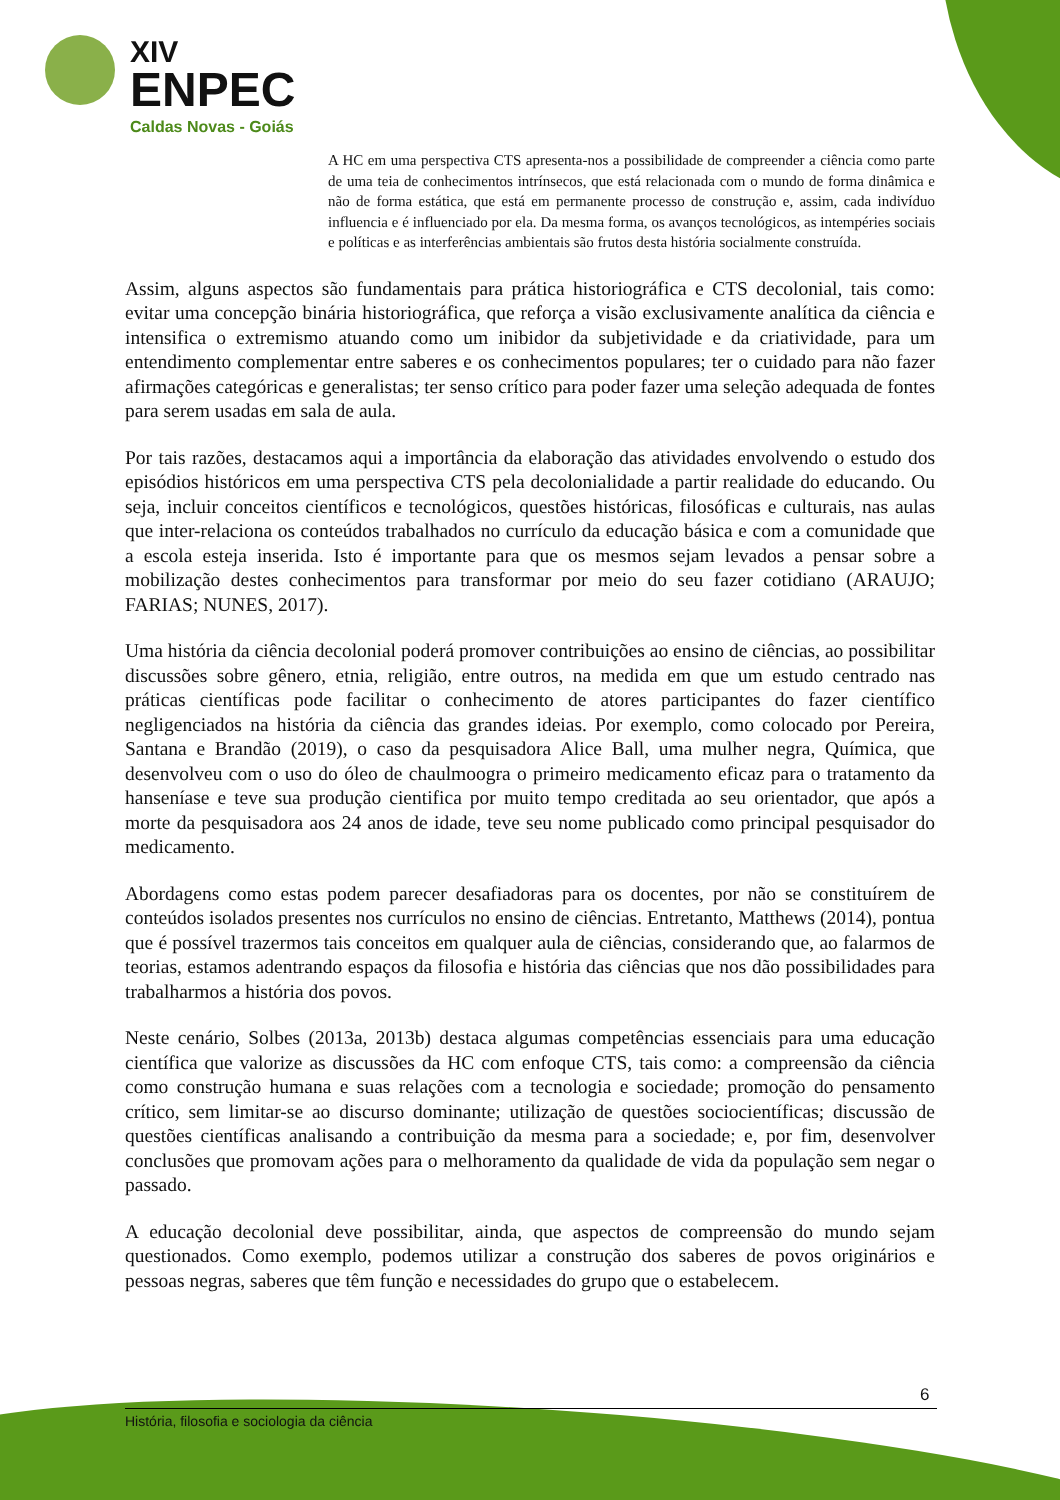XIV
ENPEC
Caldas Novas - Goiás
A HC em uma perspectiva CTS apresenta-nos a possibilidade de compreender a ciência como parte de uma teia de conhecimentos intrínsecos, que está relacionada com o mundo de forma dinâmica e não de forma estática, que está em permanente processo de construção e, assim, cada indivíduo influencia e é influenciado por ela. Da mesma forma, os avanços tecnológicos, as intempéries sociais e políticas e as interferências ambientais são frutos desta história socialmente construída.
Assim, alguns aspectos são fundamentais para prática historiográfica e CTS decolonial, tais como: evitar uma concepção binária historiográfica, que reforça a visão exclusivamente analítica da ciência e intensifica o extremismo atuando como um inibidor da subjetividade e da criatividade, para um entendimento complementar entre saberes e os conhecimentos populares; ter o cuidado para não fazer afirmações categóricas e generalistas; ter senso crítico para poder fazer uma seleção adequada de fontes para serem usadas em sala de aula.
Por tais razões, destacamos aqui a importância da elaboração das atividades envolvendo o estudo dos episódios históricos em uma perspectiva CTS pela decolonialidade a partir realidade do educando. Ou seja, incluir conceitos científicos e tecnológicos, questões históricas, filosóficas e culturais, nas aulas que inter-relaciona os conteúdos trabalhados no currículo da educação básica e com a comunidade que a escola esteja inserida. Isto é importante para que os mesmos sejam levados a pensar sobre a mobilização destes conhecimentos para transformar por meio do seu fazer cotidiano (ARAUJO; FARIAS; NUNES, 2017).
Uma história da ciência decolonial poderá promover contribuições ao ensino de ciências, ao possibilitar discussões sobre gênero, etnia, religião, entre outros, na medida em que um estudo centrado nas práticas científicas pode facilitar o conhecimento de atores participantes do fazer científico negligenciados na história da ciência das grandes ideias. Por exemplo, como colocado por Pereira, Santana e Brandão (2019), o caso da pesquisadora Alice Ball, uma mulher negra, Química, que desenvolveu com o uso do óleo de chaulmoogra o primeiro medicamento eficaz para o tratamento da hanseníase e teve sua produção cientifica por muito tempo creditada ao seu orientador, que após a morte da pesquisadora aos 24 anos de idade, teve seu nome publicado como principal pesquisador do medicamento.
Abordagens como estas podem parecer desafiadoras para os docentes, por não se constituírem de conteúdos isolados presentes nos currículos no ensino de ciências. Entretanto, Matthews (2014), pontua que é possível trazermos tais conceitos em qualquer aula de ciências, considerando que, ao falarmos de teorias, estamos adentrando espaços da filosofia e história das ciências que nos dão possibilidades para trabalharmos a história dos povos.
Neste cenário, Solbes (2013a, 2013b) destaca algumas competências essenciais para uma educação científica que valorize as discussões da HC com enfoque CTS, tais como: a compreensão da ciência como construção humana e suas relações com a tecnologia e sociedade; promoção do pensamento crítico, sem limitar-se ao discurso dominante; utilização de questões sociocientíficas; discussão de questões científicas analisando a contribuição da mesma para a sociedade; e, por fim, desenvolver conclusões que promovam ações para o melhoramento da qualidade de vida da população sem negar o passado.
A educação decolonial deve possibilitar, ainda, que aspectos de compreensão do mundo sejam questionados. Como exemplo, podemos utilizar a construção dos saberes de povos originários e pessoas negras, saberes que têm função e necessidades do grupo que o estabelecem.
6
História, filosofia e sociologia da ciência